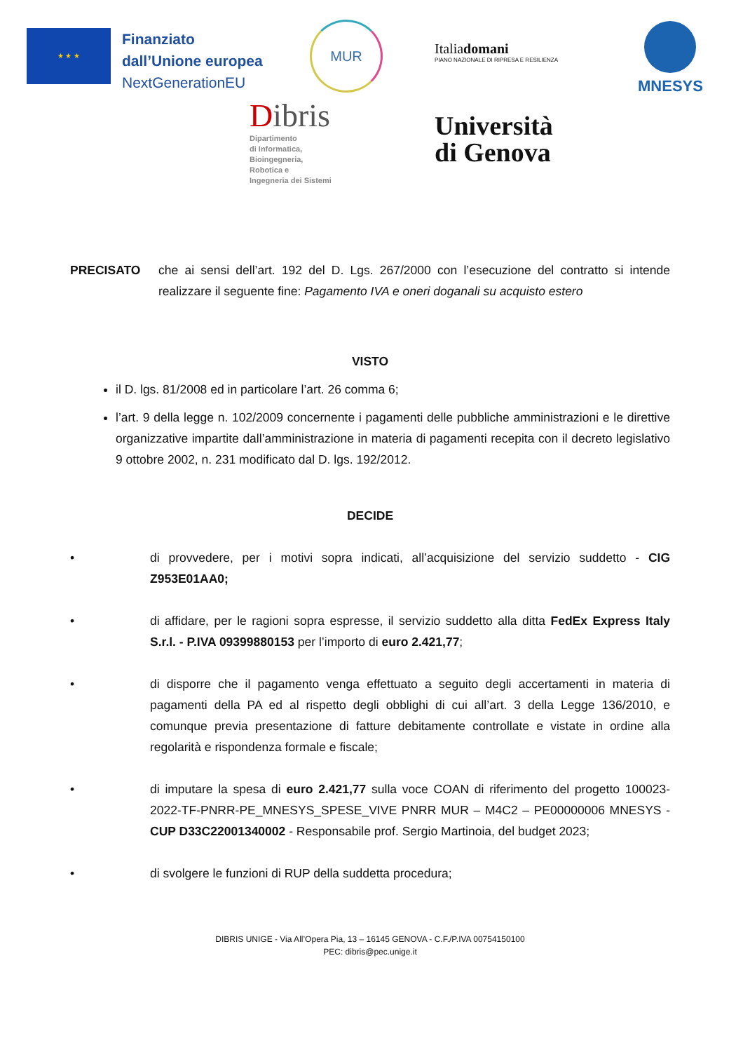★ ★ ★
Finanziato
dall’Unione europea
NextGenerationEU
MUR
Italiadomani
PIANO NAZIONALE DI RIPRESA E RESILIENZA
MNESYS
Dibris
Dipartimento
di Informatica,
Bioingegneria,
Robotica e
Ingegneria dei Sistemi
Università
di Genova
PRECISATO che ai sensi dell’art. 192 del D. Lgs. 267/2000 con l’esecuzione del contratto si intende realizzare il seguente fine: Pagamento IVA e oneri doganali su acquisto estero
VISTO
il D. lgs. 81/2008 ed in particolare l’art. 26 comma 6;
l’art. 9 della legge n. 102/2009 concernente i pagamenti delle pubbliche amministrazioni e le direttive organizzative impartite dall’amministrazione in materia di pagamenti recepita con il decreto legislativo 9 ottobre 2002, n. 231 modificato dal D. lgs. 192/2012.
DECIDE
• di provvedere, per i motivi sopra indicati, all’acquisizione del servizio suddetto - CIG Z953E01AA0;
• di affidare, per le ragioni sopra espresse, il servizio suddetto alla ditta FedEx Express Italy S.r.l. - P.IVA 09399880153 per l’importo di euro 2.421,77;
• di disporre che il pagamento venga effettuato a seguito degli accertamenti in materia di pagamenti della PA ed al rispetto degli obblighi di cui all’art. 3 della Legge 136/2010, e comunque previa presentazione di fatture debitamente controllate e vistate in ordine alla regolarità e rispondenza formale e fiscale;
• di imputare la spesa di euro 2.421,77 sulla voce COAN di riferimento del progetto 100023-2022-TF-PNRR-PE_MNESYS_SPESE_VIVE PNRR MUR – M4C2 – PE00000006 MNESYS - CUP D33C22001340002 - Responsabile prof. Sergio Martinoia, del budget 2023;
• di svolgere le funzioni di RUP della suddetta procedura;
DIBRIS UNIGE - Via All’Opera Pia, 13 – 16145 GENOVA - C.F./P.IVA 00754150100
PEC: dibris@pec.unige.it